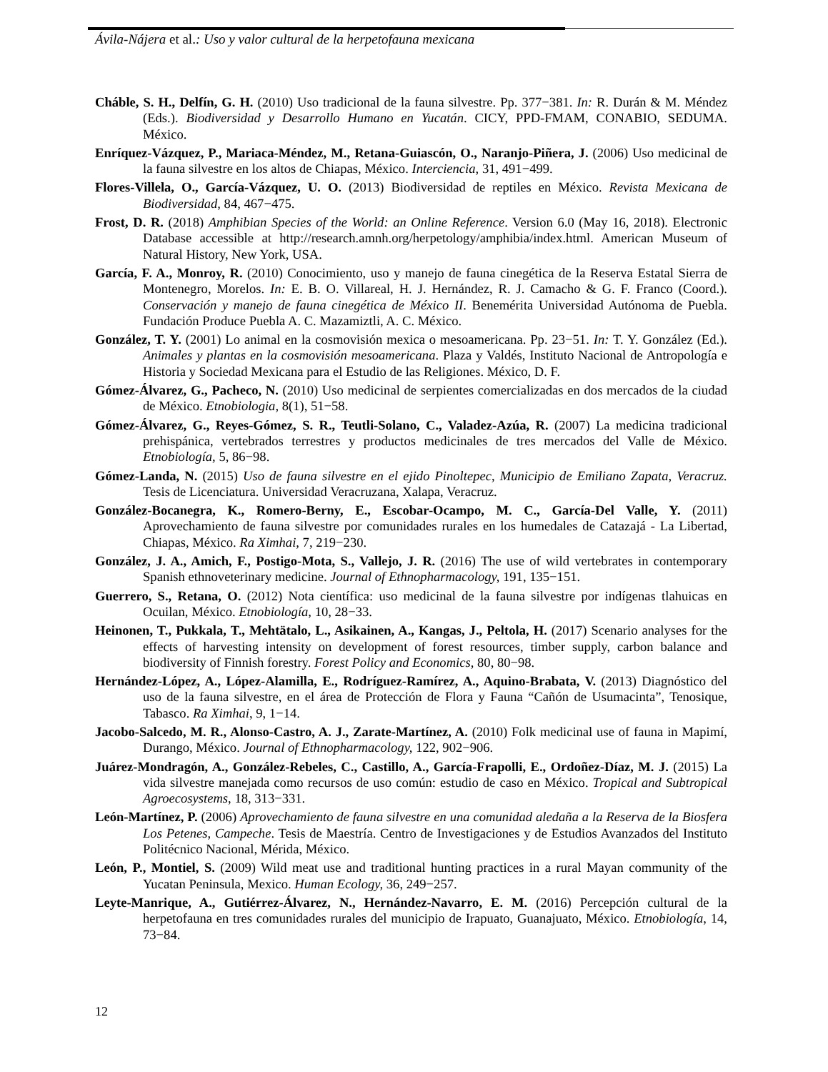Ávila-Nájera et al.: Uso y valor cultural de la herpetofauna mexicana
Cháble, S. H., Delfín, G. H. (2010) Uso tradicional de la fauna silvestre. Pp. 377−381. In: R. Durán & M. Méndez (Eds.). Biodiversidad y Desarrollo Humano en Yucatán. CICY, PPD-FMAM, CONABIO, SEDUMA. México.
Enríquez-Vázquez, P., Mariaca-Méndez, M., Retana-Guiascón, O., Naranjo-Piñera, J. (2006) Uso medicinal de la fauna silvestre en los altos de Chiapas, México. Interciencia, 31, 491−499.
Flores-Villela, O., García-Vázquez, U. O. (2013) Biodiversidad de reptiles en México. Revista Mexicana de Biodiversidad, 84, 467−475.
Frost, D. R. (2018) Amphibian Species of the World: an Online Reference. Version 6.0 (May 16, 2018). Electronic Database accessible at http://research.amnh.org/herpetology/amphibia/index.html. American Museum of Natural History, New York, USA.
García, F. A., Monroy, R. (2010) Conocimiento, uso y manejo de fauna cinegética de la Reserva Estatal Sierra de Montenegro, Morelos. In: E. B. O. Villareal, H. J. Hernández, R. J. Camacho & G. F. Franco (Coord.). Conservación y manejo de fauna cinegética de México II. Benemérita Universidad Autónoma de Puebla. Fundación Produce Puebla A. C. Mazamiztli, A. C. México.
González, T. Y. (2001) Lo animal en la cosmovisión mexica o mesoamericana. Pp. 23−51. In: T. Y. González (Ed.). Animales y plantas en la cosmovisión mesoamericana. Plaza y Valdés, Instituto Nacional de Antropología e Historia y Sociedad Mexicana para el Estudio de las Religiones. México, D. F.
Gómez-Álvarez, G., Pacheco, N. (2010) Uso medicinal de serpientes comercializadas en dos mercados de la ciudad de México. Etnobiologia, 8(1), 51−58.
Gómez-Álvarez, G., Reyes-Gómez, S. R., Teutli-Solano, C., Valadez-Azúa, R. (2007) La medicina tradicional prehispánica, vertebrados terrestres y productos medicinales de tres mercados del Valle de México. Etnobiología, 5, 86−98.
Gómez-Landa, N. (2015) Uso de fauna silvestre en el ejido Pinoltepec, Municipio de Emiliano Zapata, Veracruz. Tesis de Licenciatura. Universidad Veracruzana, Xalapa, Veracruz.
González-Bocanegra, K., Romero-Berny, E., Escobar-Ocampo, M. C., García-Del Valle, Y. (2011) Aprovechamiento de fauna silvestre por comunidades rurales en los humedales de Catazajá - La Libertad, Chiapas, México. Ra Ximhai, 7, 219−230.
González, J. A., Amich, F., Postigo-Mota, S., Vallejo, J. R. (2016) The use of wild vertebrates in contemporary Spanish ethnoveterinary medicine. Journal of Ethnopharmacology, 191, 135−151.
Guerrero, S., Retana, O. (2012) Nota científica: uso medicinal de la fauna silvestre por indígenas tlahuicas en Ocuilan, México. Etnobiología, 10, 28−33.
Heinonen, T., Pukkala, T., Mehtätalo, L., Asikainen, A., Kangas, J., Peltola, H. (2017) Scenario analyses for the effects of harvesting intensity on development of forest resources, timber supply, carbon balance and biodiversity of Finnish forestry. Forest Policy and Economics, 80, 80−98.
Hernández-López, A., López-Alamilla, E., Rodríguez-Ramírez, A., Aquino-Brabata, V. (2013) Diagnóstico del uso de la fauna silvestre, en el área de Protección de Flora y Fauna “Cañón de Usumacinta”, Tenosique, Tabasco. Ra Ximhai, 9, 1−14.
Jacobo-Salcedo, M. R., Alonso-Castro, A. J., Zarate-Martínez, A. (2010) Folk medicinal use of fauna in Mapimí, Durango, México. Journal of Ethnopharmacology, 122, 902−906.
Juárez-Mondragón, A., González-Rebeles, C., Castillo, A., García-Frapolli, E., Ordoñez-Díaz, M. J. (2015) La vida silvestre manejada como recursos de uso común: estudio de caso en México. Tropical and Subtropical Agroecosystems, 18, 313−331.
León-Martínez, P. (2006) Aprovechamiento de fauna silvestre en una comunidad aledaña a la Reserva de la Biosfera Los Petenes, Campeche. Tesis de Maestría. Centro de Investigaciones y de Estudios Avanzados del Instituto Politécnico Nacional, Mérida, México.
León, P., Montiel, S. (2009) Wild meat use and traditional hunting practices in a rural Mayan community of the Yucatan Peninsula, Mexico. Human Ecology, 36, 249−257.
Leyte-Manrique, A., Gutiérrez-Álvarez, N., Hernández-Navarro, E. M. (2016) Percepción cultural de la herpetofauna en tres comunidades rurales del municipio de Irapuato, Guanajuato, México. Etnobiología, 14, 73−84.
12